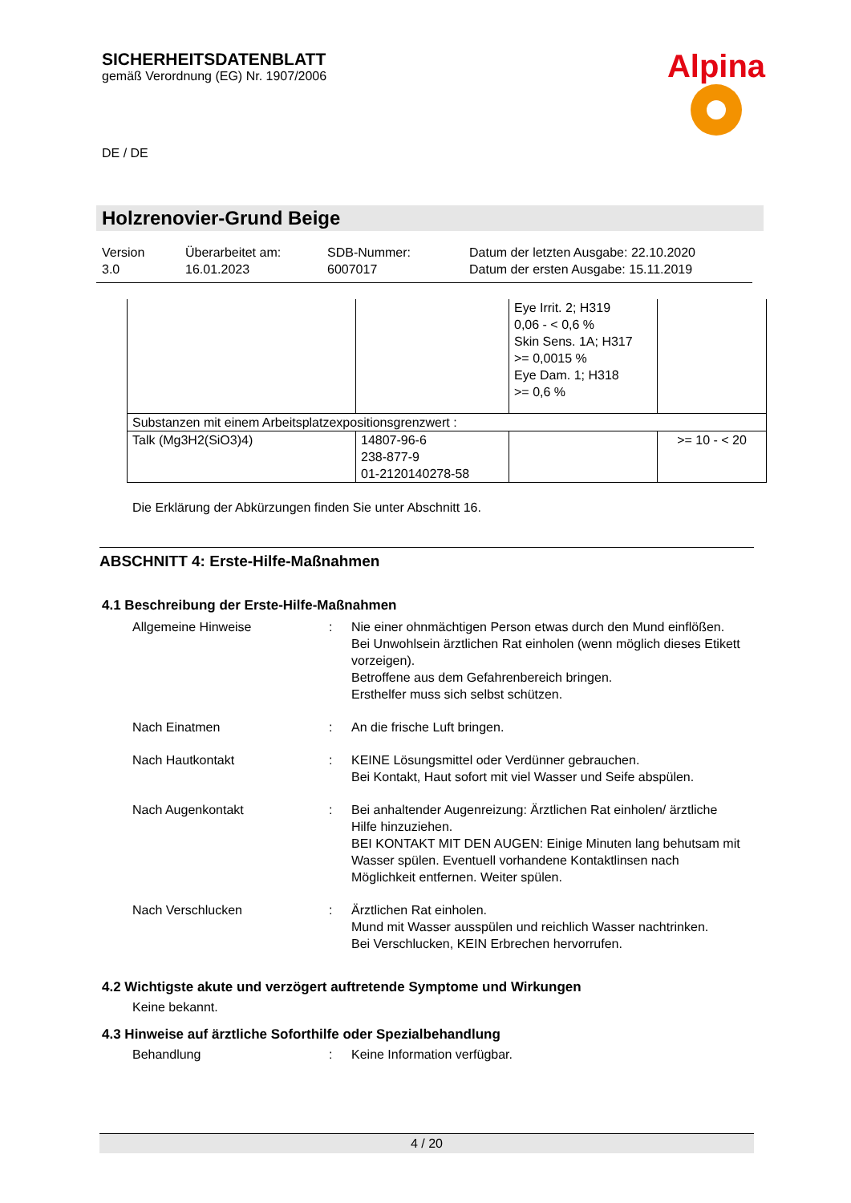SICHERHEITSDATENBLATT
gemäß Verordnung (EG) Nr. 1907/2006
Alpina
DE / DE
Holzrenovier-Grund Beige
Version
3.0
Überarbeitet am:
16.01.2023
SDB-Nummer:
6007017
Datum der letzten Ausgabe: 22.10.2020
Datum der ersten Ausgabe: 15.11.2019
| | | Eye Irrit. 2; H319 0,06 - < 0,6 % Skin Sens. 1A; H317 >= 0,0015 % Eye Dam. 1; H318 >= 0,6 % | |
| Substanzen mit einem Arbeitsplatzexpositionsgrenzwert : | | | |
| Talk (Mg3H2(SiO3)4) | 14807-96-6 238-877-9 01-2120140278-58 | | >= 10 - < 20 |
Die Erklärung der Abkürzungen finden Sie unter Abschnitt 16.
ABSCHNITT 4: Erste-Hilfe-Maßnahmen
4.1 Beschreibung der Erste-Hilfe-Maßnahmen
Allgemeine Hinweise : Nie einer ohnmächtigen Person etwas durch den Mund einflößen.
Bei Unwohlsein ärztlichen Rat einholen (wenn möglich dieses Etikett vorzeigen).
Betroffene aus dem Gefahrenbereich bringen.
Ersthelfer muss sich selbst schützen.
Nach Einatmen : An die frische Luft bringen.
Nach Hautkontakt : KEINE Lösungsmittel oder Verdünner gebrauchen.
Bei Kontakt, Haut sofort mit viel Wasser und Seife abspülen.
Nach Augenkontakt : Bei anhaltender Augenreizung: Ärztlichen Rat einholen/ ärztliche Hilfe hinzuziehen.
BEI KONTAKT MIT DEN AUGEN: Einige Minuten lang behutsam mit Wasser spülen. Eventuell vorhandene Kontaktlinsen nach Möglichkeit entfernen. Weiter spülen.
Nach Verschlucken : Ärztlichen Rat einholen.
Mund mit Wasser ausspülen und reichlich Wasser nachtrinken.
Bei Verschlucken, KEIN Erbrechen hervorrufen.
4.2 Wichtigste akute und verzögert auftretende Symptome und Wirkungen
Keine bekannt.
4.3 Hinweise auf ärztliche Soforthilfe oder Spezialbehandlung
Behandlung : Keine Information verfügbar.
4 / 20